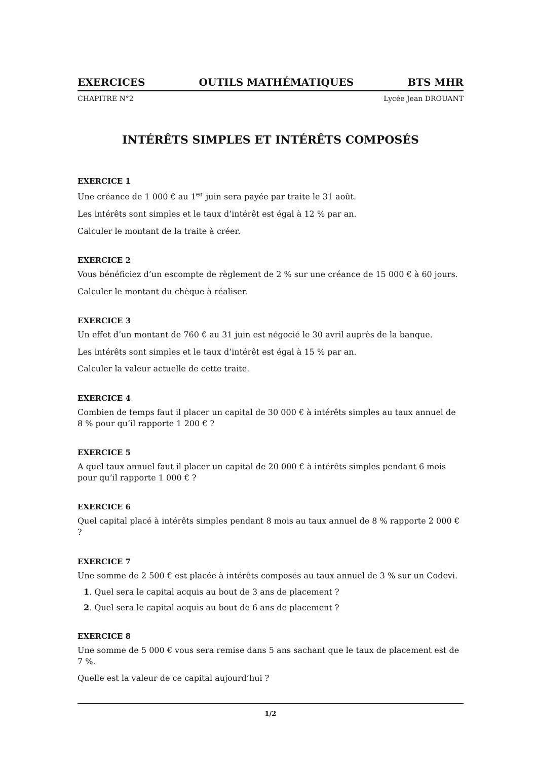EXERCICES OUTILS MATHÉMATIQUES BTS MHR
CHAPITRE N°2 Lycée Jean DROUANT
INTÉRÊTS SIMPLES ET INTÉRÊTS COMPOSÉS
EXERCICE 1
Une créance de 1 000 € au 1<sup>er</sup> juin sera payée par traite le 31 août.
Les intérêts sont simples et le taux d’intérêt est égal à 12 % par an.
Calculer le montant de la traite à créer.
EXERCICE 2
Vous bénéficiez d’un escompte de règlement de 2 % sur une créance de 15 000 € à 60 jours.
Calculer le montant du chèque à réaliser.
EXERCICE 3
Un effet d’un montant de 760 € au 31 juin est négocié le 30 avril auprès de la banque.
Les intérêts sont simples et le taux d’intérêt est égal à 15 % par an.
Calculer la valeur actuelle de cette traite.
EXERCICE 4
Combien de temps faut il placer un capital de 30 000 € à intérêts simples au taux annuel de 8 % pour qu’il rapporte 1 200 € ?
EXERCICE 5
A quel taux annuel faut il placer un capital de 20 000 € à intérêts simples pendant 6 mois pour qu’il rapporte 1 000 € ?
EXERCICE 6
Quel capital placé à intérêts simples pendant 8 mois au taux annuel de 8 % rapporte 2 000 € ?
EXERCICE 7
Une somme de 2 500 € est placée à intérêts composés au taux annuel de 3 % sur un Codevi.
1. Quel sera le capital acquis au bout de 3 ans de placement ?
2. Quel sera le capital acquis au bout de 6 ans de placement ?
EXERCICE 8
Une somme de 5 000 € vous sera remise dans 5 ans sachant que le taux de placement est de 7 %.
Quelle est la valeur de ce capital aujourd’hui ?
1/2